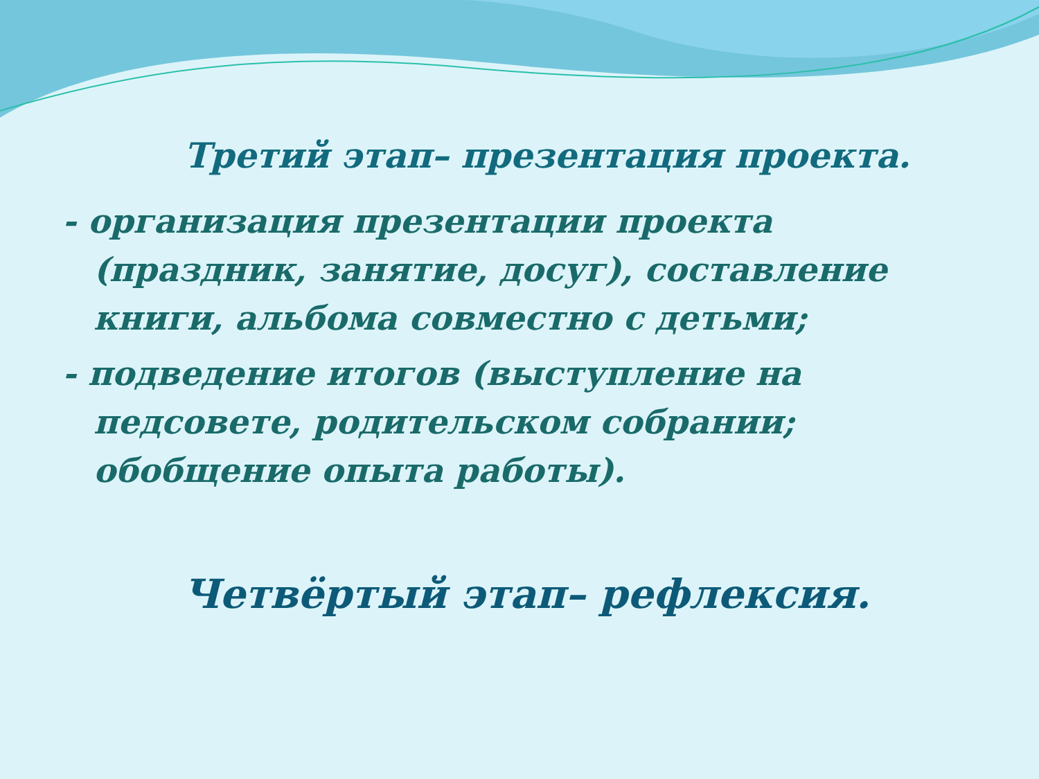Третий этап– презентация проекта.
- организация презентации проекта (праздник, занятие, досуг), составление книги, альбома совместно с детьми;
- подведение итогов (выступление на педсовете, родительском собрании; обобщение опыта работы).
Четвёртый этап– рефлексия.